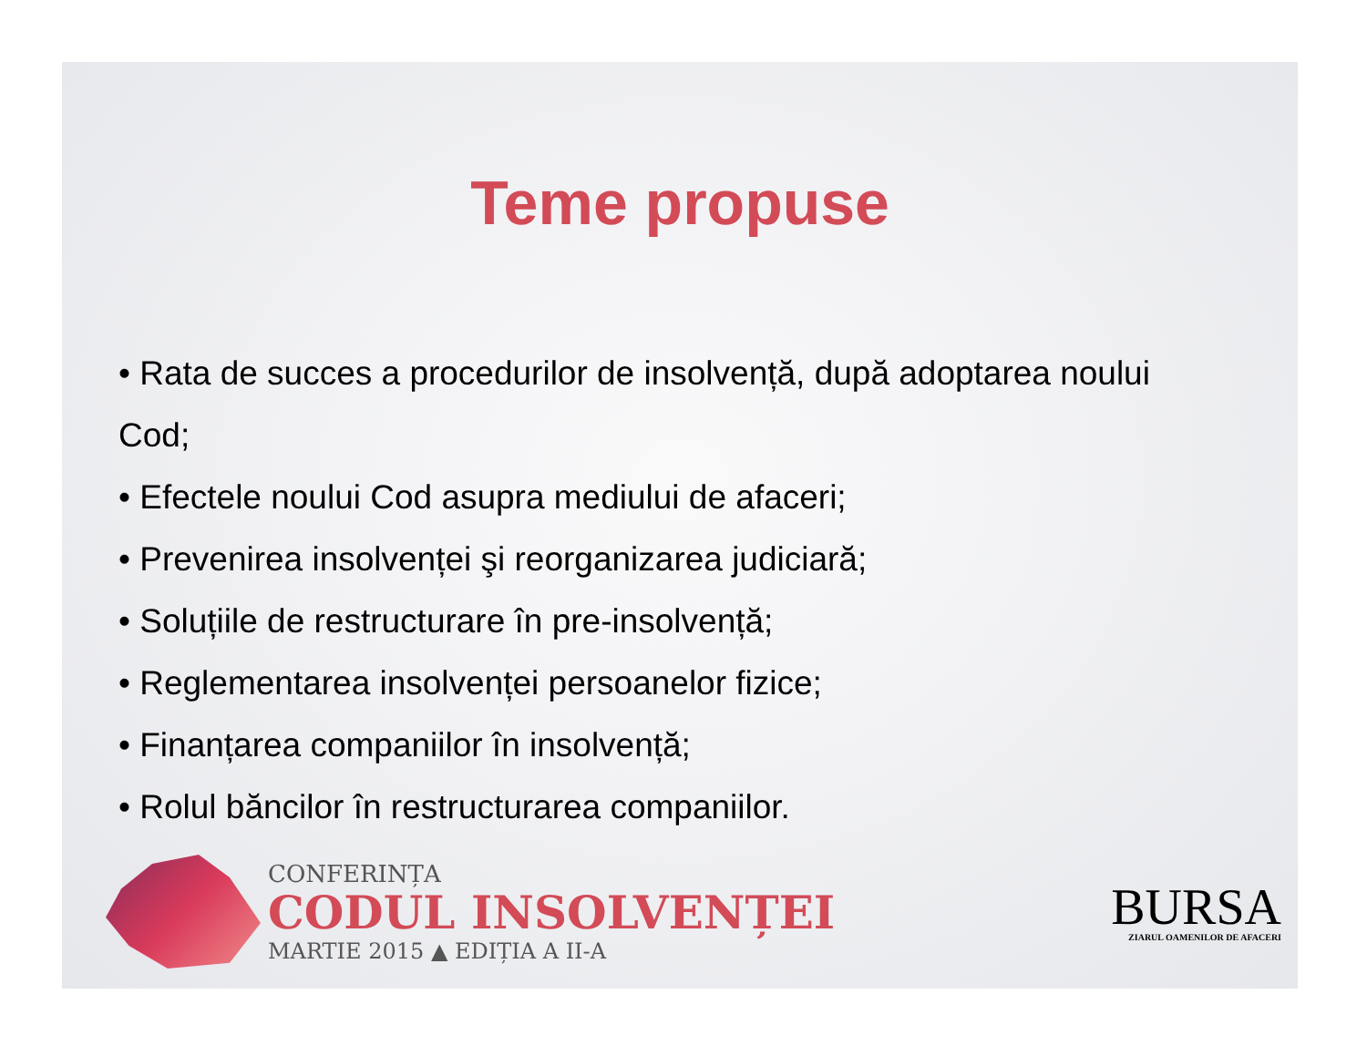Teme propuse
• Rata de succes a procedurilor de insolvență, după adoptarea noului Cod;
• Efectele noului Cod asupra mediului de afaceri;
• Prevenirea insolvenței şi reorganizarea judiciară;
• Soluțiile de restructurare în pre-insolvență;
• Reglementarea insolvenței persoanelor fizice;
• Finanțarea companiilor în insolvență;
• Rolul băncilor în restructurarea companiilor.
CONFERINȚA
CODUL INSOLVENȚEI
MARTIE 2015 ▲ EDIȚIA A II-A
BURSA
ZIARUL OAMENILOR DE AFACERI